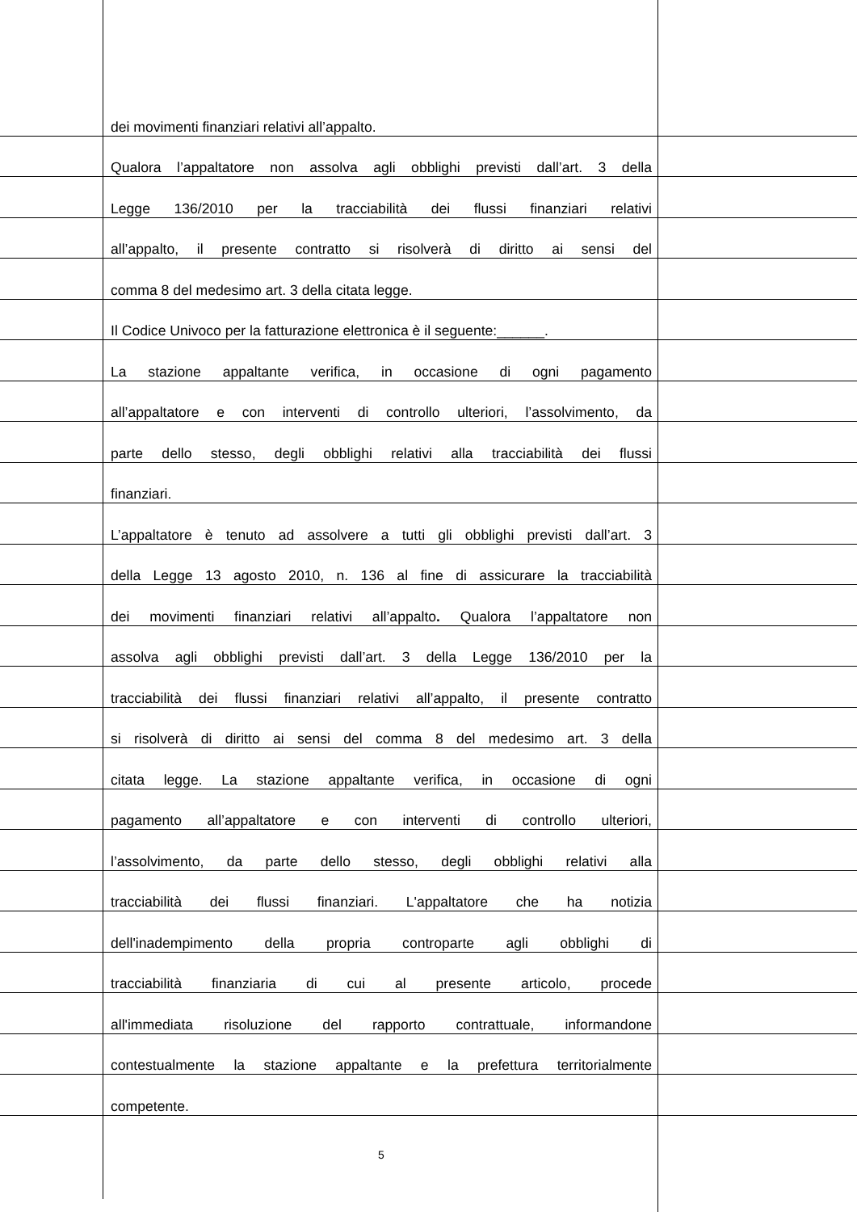dei movimenti finanziari relativi all’appalto.
Qualora l’appaltatore non assolva agli obblighi previsti dall’art. 3 della
Legge 136/2010 per la tracciabilità dei flussi finanziari relativi
all’appalto, il presente contratto si risolverà di diritto ai sensi del
comma 8 del medesimo art. 3 della citata legge.
Il Codice Univoco per la fatturazione elettronica è il seguente:______.
La stazione appaltante verifica, in occasione di ogni pagamento
all’appaltatore e con interventi di controllo ulteriori, l’assolvimento, da
parte dello stesso, degli obblighi relativi alla tracciabilità dei flussi
finanziari.
L’appaltatore è tenuto ad assolvere a tutti gli obblighi previsti dall’art. 3
della Legge 13 agosto 2010, n. 136 al fine di assicurare la tracciabilità
dei movimenti finanziari relativi all’appalto. Qualora l’appaltatore non
assolva agli obblighi previsti dall’art. 3 della Legge 136/2010 per la
tracciabilità dei flussi finanziari relativi all’appalto, il presente contratto
si risolverà di diritto ai sensi del comma 8 del medesimo art. 3 della
citata legge. La stazione appaltante verifica, in occasione di ogni
pagamento all’appaltatore e con interventi di controllo ulteriori,
l’assolvimento, da parte dello stesso, degli obblighi relativi alla
tracciabilità dei flussi finanziari. L'appaltatore che ha notizia
dell'inadempimento della propria controparte agli obblighi di
tracciabilità finanziaria di cui al presente articolo, procede
all'immediata risoluzione del rapporto contrattuale, informandone
contestualmente la stazione appaltante e la prefettura territorialmente
competente.
5